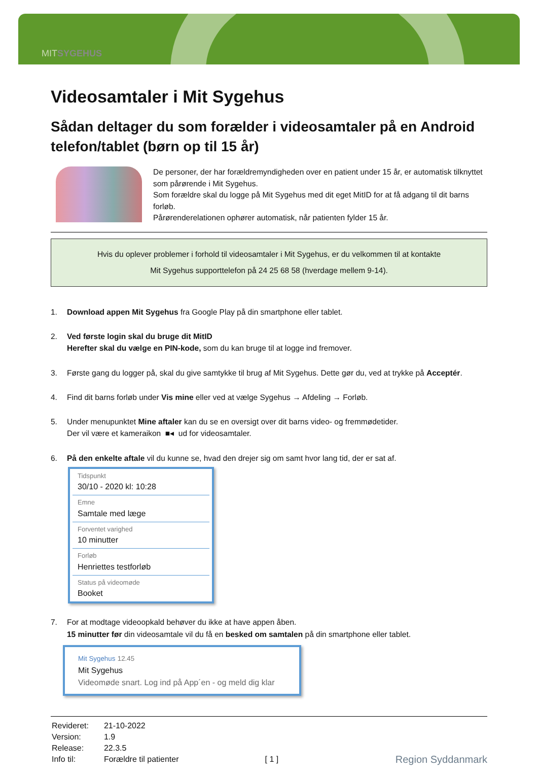MITSYGEHUS
Videosamtaler i Mit Sygehus
Sådan deltager du som forælder i videosamtaler på en Android telefon/tablet (børn op til 15 år)
De personer, der har forældremyndigheden over en patient under 15 år, er automatisk tilknyttet som pårørende i Mit Sygehus.
Som forældre skal du logge på Mit Sygehus med dit eget MitID for at få adgang til dit barns forløb.
Pårørenderelationen ophører automatisk, når patienten fylder 15 år.
Hvis du oplever problemer i forhold til videosamtaler i Mit Sygehus, er du velkommen til at kontakte
Mit Sygehus supporttelefon på 24 25 68 58 (hverdage mellem 9-14).
1. Download appen Mit Sygehus fra Google Play på din smartphone eller tablet.
2. Ved første login skal du bruge dit MitID
Herefter skal du vælge en PIN-kode, som du kan bruge til at logge ind fremover.
3. Første gang du logger på, skal du give samtykke til brug af Mit Sygehus. Dette gør du, ved at trykke på Acceptér.
4. Find dit barns forløb under Vis mine eller ved at vælge Sygehus → Afdeling → Forløb.
5. Under menupunktet Mine aftaler kan du se en oversigt over dit barns video- og fremmødetider.
Der vil være et kameraikon ■◂ ud for videosamtaler.
6. På den enkelte aftale vil du kunne se, hvad den drejer sig om samt hvor lang tid, der er sat af.
Tidspunkt
30/10 - 2020 kl: 10:28
Emne
Samtale med læge
Forventet varighed
10 minutter
Forløb
Henriettes testforløb
Status på videomøde
Booket
7. For at modtage videoopkald behøver du ikke at have appen åben.
15 minutter før din videosamtale vil du få en besked om samtalen på din smartphone eller tablet.
Mit Sygehus 12.45
Mit Sygehus
Videomøde snart. Log ind på App´en - og meld dig klar
| Revideret: | 21-10-2022 | |
| Version: | 1.9 | |
| Release: | 22.3.5 | |
| Info til: | Forældre til patienter | [ 1 ] |
Region Syddanmark